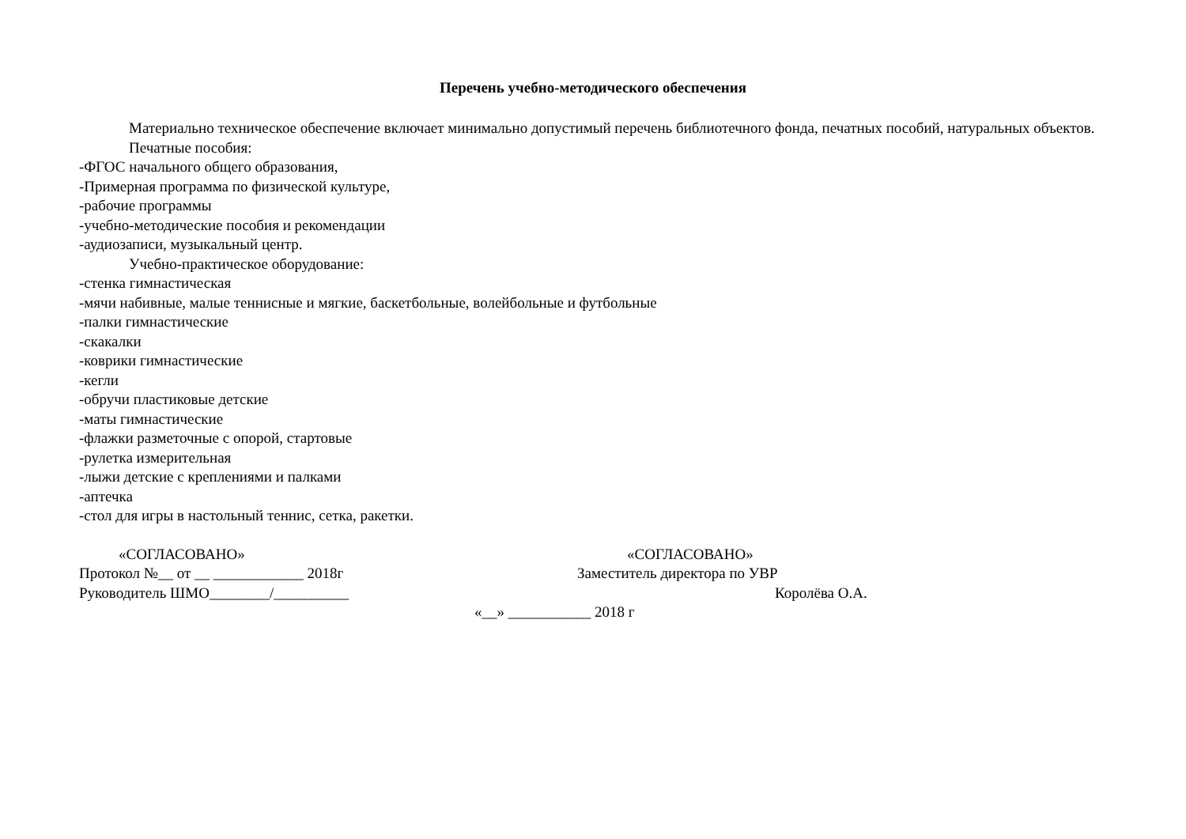Перечень учебно-методического обеспечения
Материально техническое обеспечение включает минимально допустимый перечень библиотечного фонда, печатных пособий, натуральных объектов.
Печатные пособия:
-ФГОС начального общего образования,
-Примерная программа по физической культуре,
-рабочие программы
-учебно-методические пособия и рекомендации
-аудиозаписи, музыкальный центр.
Учебно-практическое оборудование:
-стенка гимнастическая
-мячи набивные, малые теннисные и мягкие, баскетбольные, волейбольные и футбольные
-палки гимнастические
-скакалки
-коврики гимнастические
-кегли
-обручи пластиковые детские
-маты гимнастические
-флажки разметочные с опорой, стартовые
-рулетка измерительная
-лыжи детские с креплениями и палками
-аптечка
-стол для игры в настольный теннис, сетка, ракетки.
«СОГЛАСОВАНО»
Протокол №__ от __ ____________ 2018г
Руководитель ШМО________/__________
«СОГЛАСОВАНО»
Заместитель директора по УВР
Королёва О.А.
«__» ___________ 2018 г